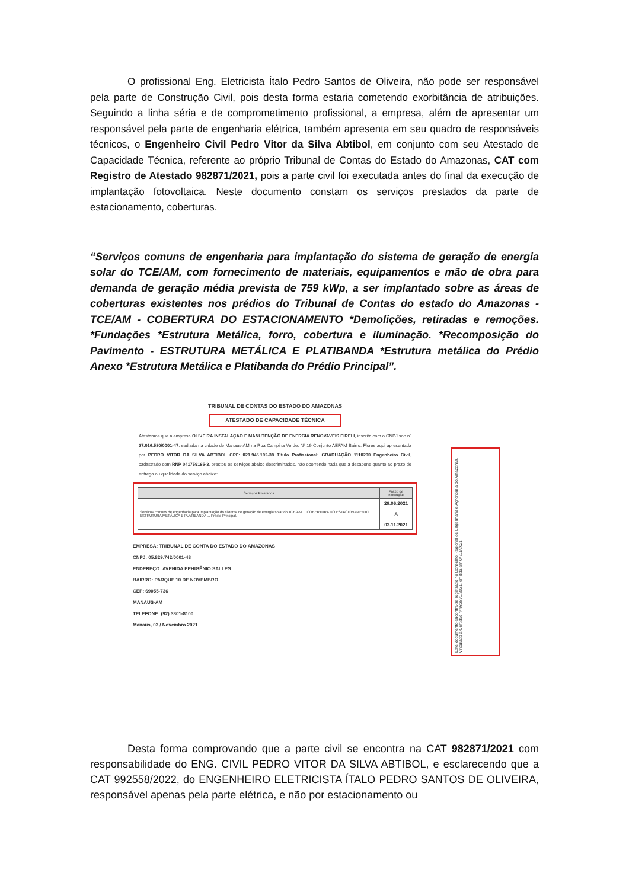O profissional Eng. Eletricista Ítalo Pedro Santos de Oliveira, não pode ser responsável pela parte de Construção Civil, pois desta forma estaria cometendo exorbitância de atribuições. Seguindo a linha séria e de comprometimento profissional, a empresa, além de apresentar um responsável pela parte de engenharia elétrica, também apresenta em seu quadro de responsáveis técnicos, o Engenheiro Civil Pedro Vitor da Silva Abtibol, em conjunto com seu Atestado de Capacidade Técnica, referente ao próprio Tribunal de Contas do Estado do Amazonas, CAT com Registro de Atestado 982871/2021, pois a parte civil foi executada antes do final da execução de implantação fotovoltaica. Neste documento constam os serviços prestados da parte de estacionamento, coberturas.
“Serviços comuns de engenharia para implantação do sistema de geração de energia solar do TCE/AM, com fornecimento de materiais, equipamentos e mão de obra para demanda de geração média prevista de 759 kWp, a ser implantado sobre as áreas de coberturas existentes nos prédios do Tribunal de Contas do estado do Amazonas - TCE/AM - COBERTURA DO ESTACIONAMENTO *Demolições, retiradas e remoções. *Fundações *Estrutura Metálica, forro, cobertura e iluminação. *Recomposição do Pavimento - ESTRUTURA METÁLICA E PLATIBANDA *Estrutura metálica do Prédio Anexo *Estrutura Metálica e Platibanda do Prédio Principal”.
TRIBUNAL DE CONTAS DO ESTADO DO AMAZONAS
ATESTADO DE CAPACIDADE TÉCNICA
Atestamos que a empresa OLIVEIRA INSTALAÇAO E MANUTENÇÃO DE ENERGIA RENOVAVEIS EIRELI, inscrita com o CNPJ sob nº 27.016.580/0001-47, sediada na cidade de Manaus-AM na Rua Campina Verde, Nº 19 Conjunto AEFAM Bairro: Flores aqui apresentada por PEDRO VITOR DA SILVA ABTIBOL CPF: 021.945.192-38 Título Profissional: GRADUAÇÃO 1110200 Engenheiro Civil, cadastrado com RNP 041759185-3, prestou os serviços abaixo descriminados, não ocorrendo nada que a desabone quanto ao prazo de entrega ou qualidade do serviço abaixo:
| Serviços Prestados | Prazo de execução |
| --- | --- |
| Serviços comuns de engenharia para implantação do sistema de geração de energia solar do TCE/AM ... COBERTURA DO ESTACIONAMENTO ... ESTRUTURA METÁLICA E PLATIBANDA ... Prédio Principal. | 29.06.2021 A 03.11.2021 |
EMPRESA: TRIBUNAL DE CONTA DO ESTADO DO AMAZONAS
CNPJ: 05.829.742/0001-48
ENDEREÇO: AVENIDA EPHIGÊNIO SALLES
BAIRRO: PARQUE 10 DE NOVEMBRO
CEP: 69055-736
MANAUS-AM
TELEFONE: (92) 3301-8100
Manaus, 03 / Novembro 2021
Este documento encontra-se registrado no Conselho Regional de Engenharia e Agronomia do Amazonas, vinculado à Certidão nº 982871/2021, emitida em 04/11/2021
Desta forma comprovando que a parte civil se encontra na CAT 982871/2021 com responsabilidade do ENG. CIVIL PEDRO VITOR DA SILVA ABTIBOL, e esclarecendo que a CAT 992558/2022, do ENGENHEIRO ELETRICISTA ÍTALO PEDRO SANTOS DE OLIVEIRA, responsável apenas pela parte elétrica, e não por estacionamento ou